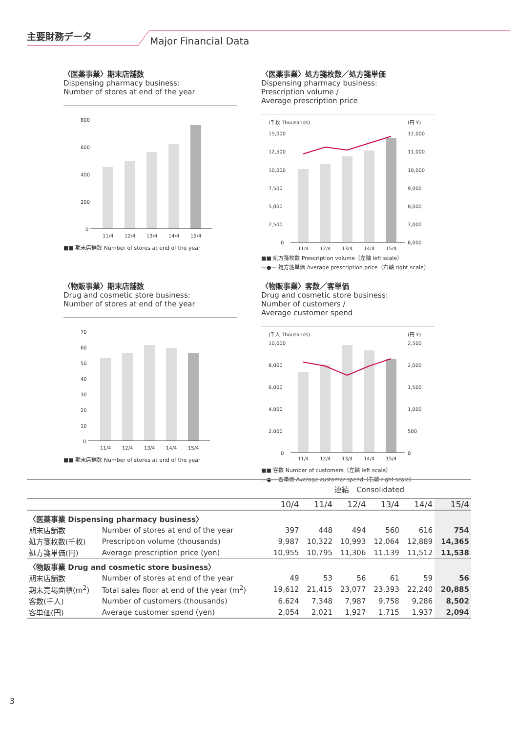主要財務データ
Major Financial Data
〈医薬事業〉期末店舗数
Dispensing pharmacy business:
Number of stores at end of the year
800
600
400
200
0
11/4
12/4
13/4
14/4
15/4
■■ 期末店舗数 Number of stores at end of the year
〈医薬事業〉処方箋枚数／処方箋単価
Dispensing pharmacy business:
Prescription volume /
Average prescription price
(千枚 Thousands)
(円 ¥)
15,000
12,500
10,000
7,500
5,000
2,500
0
12,000
11,000
10,000
9,000
8,000
7,000
6,000
11/4
12/4
13/4
14/4
15/4
■■ 処方箋枚数 Prescription volume（左軸 left scale）
—●— 処方箋単価 Average prescription price（右軸 right scale）
〈物販事業〉期末店舗数
Drug and cosmetic store business:
Number of stores at end of the year
70
60
50
40
30
20
10
0
11/4
12/4
13/4
14/4
15/4
■■ 期末店舗数 Number of stores at end of the year
〈物販事業〉客数／客単価
Drug and cosmetic store business:
Number of customers /
Average customer spend
(千人 Thousands)
(円 ¥)
10,000
8,000
6,000
4,000
2,000
0
2,500
2,000
1,500
1,000
500
0
11/4
12/4
13/4
14/4
15/4
■■ 客数 Number of customers（左軸 left scale）
—●— 客単価 Average customer spend（右軸 right scale）
| | | 連結 Consolidated | | | | | |
| | | 10/4 | 11/4 | 12/4 | 13/4 | 14/4 | 15/4 |
| 〈医薬事業 Dispensing pharmacy business〉 | | | | | | | |
| 期末店舗数 | Number of stores at end of the year | 397 | 448 | 494 | 560 | 616 | 754 |
| 処方箋枚数(千枚) | Prescription volume (thousands) | 9,987 | 10,322 | 10,993 | 12,064 | 12,889 | 14,365 |
| 処方箋単価(円) | Average prescription price (yen) | 10,955 | 10,795 | 11,306 | 11,139 | 11,512 | 11,538 |
| 〈物販事業 Drug and cosmetic store business〉 | | | | | | | |
| 期末店舗数 | Number of stores at end of the year | 49 | 53 | 56 | 61 | 59 | 56 |
| 期末売場面積(m<sup>2</sup>) | Total sales floor at end of the year (m<sup>2</sup>) | 19,612 | 21,415 | 23,077 | 23,393 | 22,240 | 20,885 |
| 客数(千人) | Number of customers (thousands) | 6,624 | 7,348 | 7,987 | 9,758 | 9,286 | 8,502 |
| 客単価(円) | Average customer spend (yen) | 2,054 | 2,021 | 1,927 | 1,715 | 1,937 | 2,094 |
3